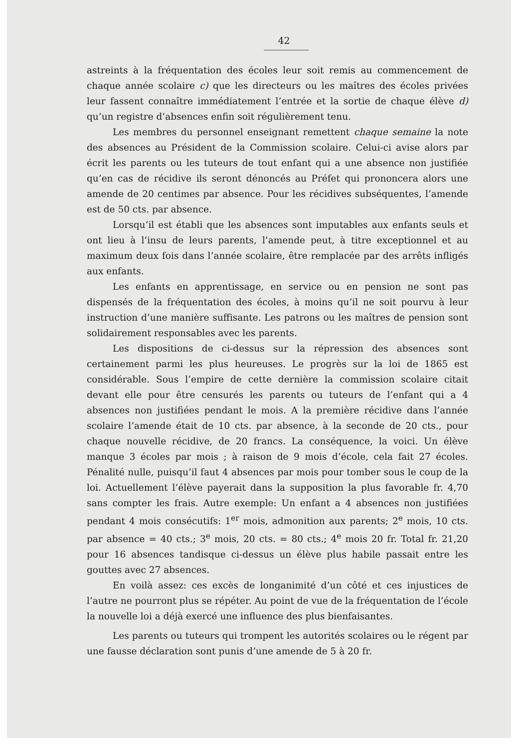42
astreints à la fréquentation des écoles leur soit remis au commencement de chaque année scolaire c) que les directeurs ou les maîtres des écoles privées leur fassent connaître immédiatement l’entrée et la sortie de chaque élève d) qu’un registre d’absences enfin soit régulièrement tenu.
Les membres du personnel enseignant remettent chaque semaine la note des absences au Président de la Commission scolaire. Celui-ci avise alors par écrit les parents ou les tuteurs de tout enfant qui a une absence non justifiée qu’en cas de récidive ils seront dénoncés au Préfet qui prononcera alors une amende de 20 centimes par absence. Pour les récidives subséquentes, l’amende est de 50 cts. par absence.
Lorsqu’il est établi que les absences sont imputables aux enfants seuls et ont lieu à l’insu de leurs parents, l’amende peut, à titre exceptionnel et au maximum deux fois dans l’année scolaire, être remplacée par des arrêts infligés aux enfants.
Les enfants en apprentissage, en service ou en pension ne sont pas dispensés de la fréquentation des écoles, à moins qu’il ne soit pourvu à leur instruction d’une manière suffisante. Les patrons ou les maîtres de pension sont solidairement responsables avec les parents.
Les dispositions de ci-dessus sur la répression des absences sont certainement parmi les plus heureuses. Le progrès sur la loi de 1865 est considérable. Sous l’empire de cette dernière la commission scolaire citait devant elle pour être censurés les parents ou tuteurs de l’enfant qui a 4 absences non justifiées pendant le mois. A la première récidive dans l’année scolaire l’amende était de 10 cts. par absence, à la seconde de 20 cts., pour chaque nouvelle récidive, de 20 francs. La conséquence, la voici. Un élève manque 3 écoles par mois ; à raison de 9 mois d’école, cela fait 27 écoles. Pénalité nulle, puisqu’il faut 4 absences par mois pour tomber sous le coup de la loi. Actuellement l’élève payerait dans la supposition la plus favorable fr. 4,70 sans compter les frais. Autre exemple: Un enfant a 4 absences non justifiées pendant 4 mois consécutifs: 1<sup>er</sup> mois, admonition aux parents; 2<sup>e</sup> mois, 10 cts. par absence = 40 cts.; 3<sup>e</sup> mois, 20 cts. = 80 cts.; 4<sup>e</sup> mois 20 fr. Total fr. 21,20 pour 16 absences tandisque ci-dessus un élève plus habile passait entre les gouttes avec 27 absences.
En voilà assez: ces excès de longanimité d’un côté et ces injustices de l’autre ne pourront plus se répéter. Au point de vue de la fréquentation de l’école la nouvelle loi a déjà exercé une influence des plus bienfaisantes.
Les parents ou tuteurs qui trompent les autorités scolaires ou le régent par une fausse déclaration sont punis d’une amende de 5 à 20 fr.